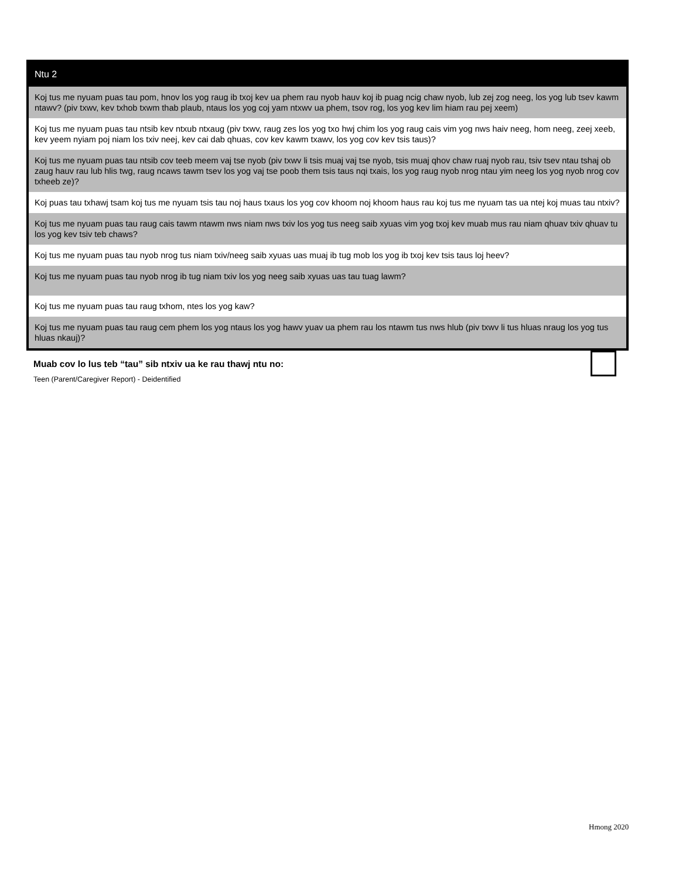| Ntu 2 |
| --- |
| Koj tus me nyuam puas tau pom, hnov los yog raug ib txoj kev ua phem rau nyob hauv koj ib puag ncig chaw nyob, lub zej zog neeg, los yog lub tsev kawm ntawv? (piv txwv, kev txhob txwm thab plaub, ntaus los yog coj yam ntxwv ua phem, tsov rog, los yog kev lim hiam rau pej xeem) |
| Koj tus me nyuam puas tau ntsib kev ntxub ntxaug (piv txwv, raug zes los yog txo hwj chim los yog raug cais vim yog nws haiv neeg, hom neeg, zeej xeeb, kev yeem nyiam poj niam los txiv neej, kev cai dab qhuas, cov kev kawm txawv, los yog cov kev tsis taus)? |
| Koj tus me nyuam puas tau ntsib cov teeb meem vaj tse nyob (piv txwv li tsis muaj vaj tse nyob, tsis muaj qhov chaw ruaj nyob rau, tsiv tsev ntau tshaj ob zaug hauv rau lub hlis twg, raug ncaws tawm tsev los yog vaj tse poob them tsis taus nqi txais, los yog raug nyob nrog ntau yim neeg los yog nyob nrog cov txheeb ze)? |
| Koj puas tau txhawj tsam koj tus me nyuam tsis tau noj haus txaus los yog cov khoom noj khoom haus rau koj tus me nyuam tas ua ntej koj muas tau ntxiv? |
| Koj tus me nyuam puas tau raug cais tawm ntawm nws niam nws txiv los yog tus neeg saib xyuas vim yog txoj kev muab mus rau niam qhuav txiv qhuav tu los yog kev tsiv teb chaws? |
| Koj tus me nyuam puas tau nyob nrog tus niam txiv/neeg saib xyuas uas muaj ib tug mob los yog ib txoj kev tsis taus loj heev? |
| Koj tus me nyuam puas tau nyob nrog ib tug niam txiv los yog neeg saib xyuas uas tau tuag lawm? |
| Koj tus me nyuam puas tau raug txhom, ntes los yog kaw? |
| Koj tus me nyuam puas tau raug cem phem los yog ntaus los yog hawv yuav ua phem rau los ntawm tus nws hlub (piv txwv li tus hluas nraug los yog tus hluas nkauj)? |
Muab cov lo lus teb “tau” sib ntxiv ua ke rau thawj ntu no:
Teen (Parent/Caregiver Report) - Deidentified
Hmong 2020